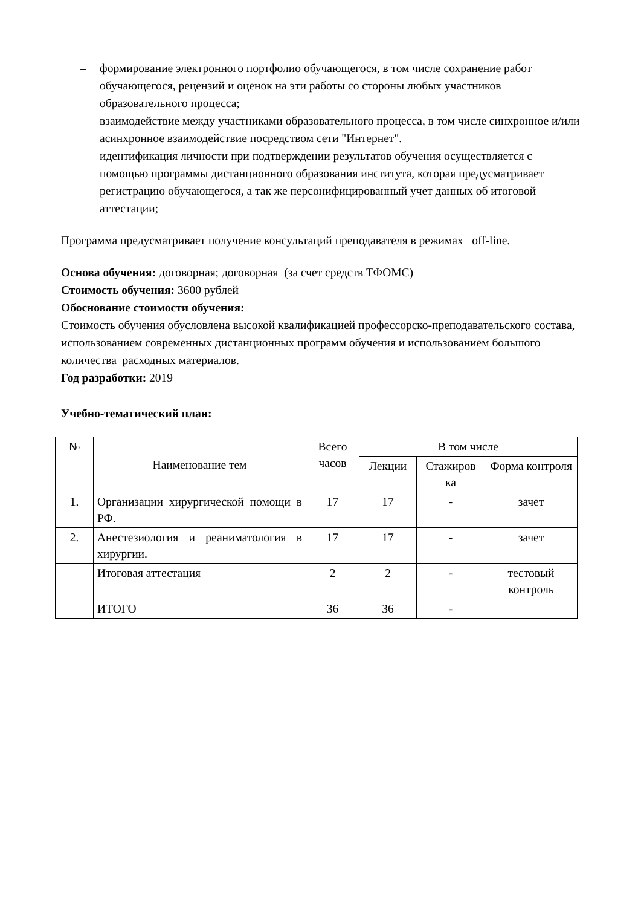– формирование электронного портфолио обучающегося, в том числе сохранение работ обучающегося, рецензий и оценок на эти работы со стороны любых участников образовательного процесса;
– взаимодействие между участниками образовательного процесса, в том числе синхронное и/или асинхронное взаимодействие посредством сети "Интернет".
– идентификация личности при подтверждении результатов обучения осуществляется с помощью программы дистанционного образования института, которая предусматривает регистрацию обучающегося, а так же персонифицированный учет данных об итоговой аттестации;
Программа предусматривает получение консультаций преподавателя в режимах off-line.
Основа обучения: договорная; договорная (за счет средств ТФОМС)
Стоимость обучения: 3600 рублей
Обоснование стоимости обучения:
Стоимость обучения обусловлена высокой квалификацией профессорско-преподавательского состава, использованием современных дистанционных программ обучения и использованием большого количества расходных материалов.
Год разработки: 2019
Учебно-тематический план:
| № | Наименование тем | Всего часов | В том числе | | |
| --- | --- | --- | --- | --- | --- |
| | | | Лекции | Стажиров ка | Форма контроля |
| 1. | Организации хирургической помощи в РФ. | 17 | 17 | - | зачет |
| 2. | Анестезиология и реаниматология в хирургии. | 17 | 17 | - | зачет |
| | Итоговая аттестация | 2 | 2 | - | тестовый контроль |
| | ИТОГО | 36 | 36 | - | |